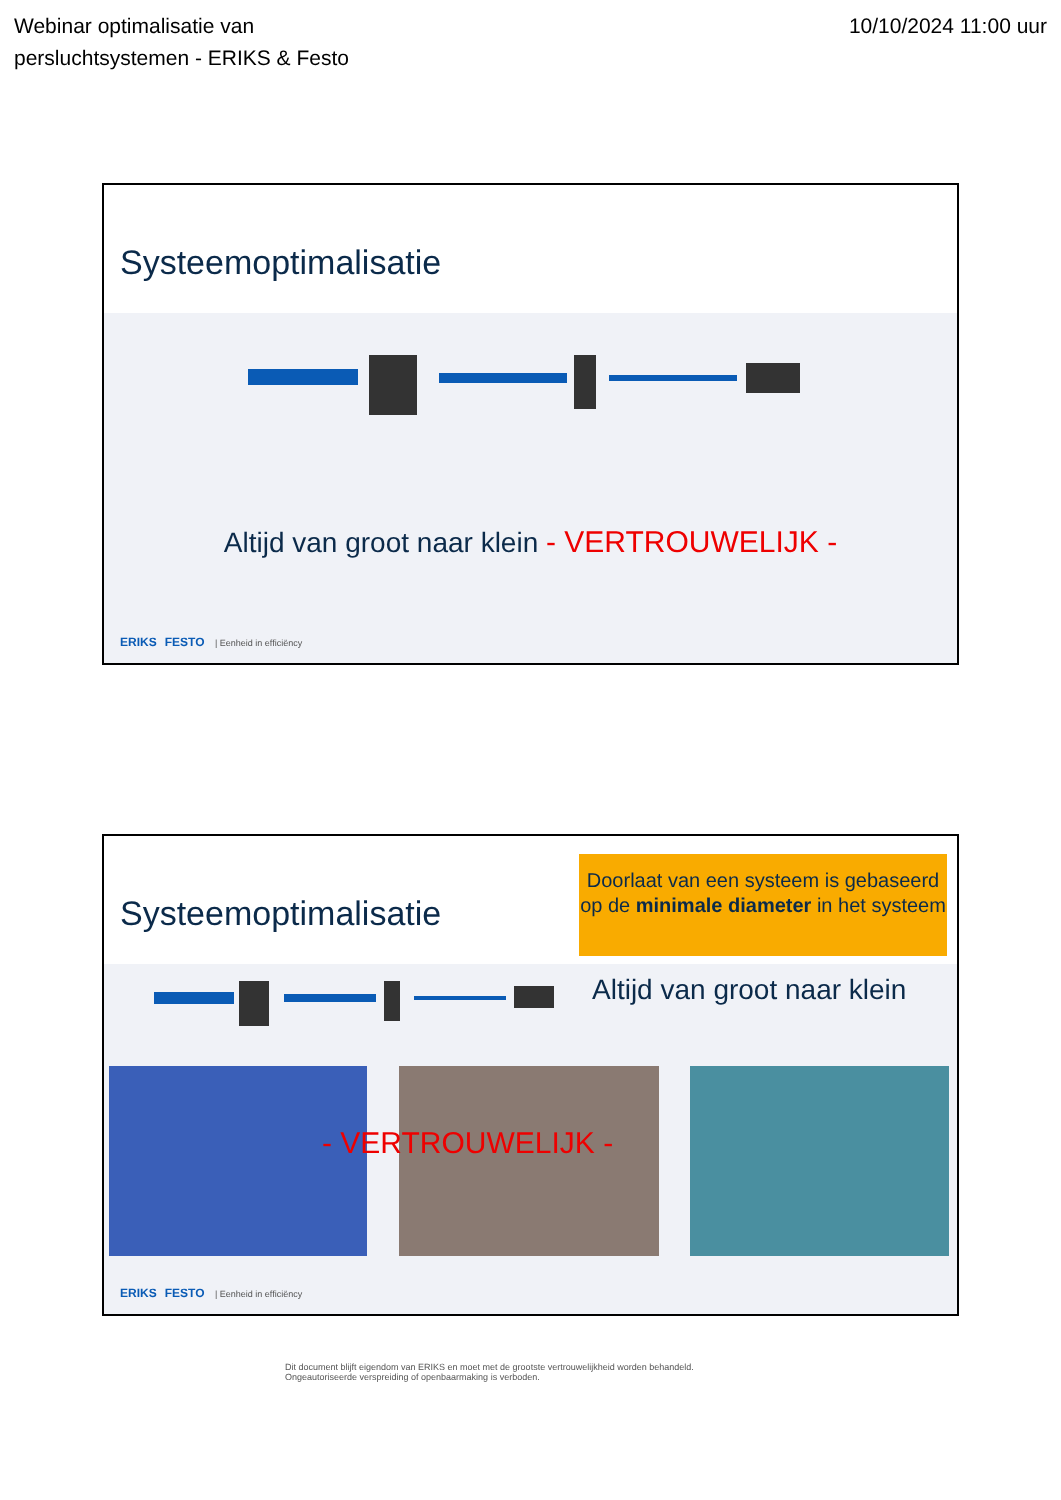Webinar optimalisatie van
persluchtsystemen - ERIKS & Festo
10/10/2024 11:00 uur
Systeemoptimalisatie
Altijd van groot naar klein - VERTROUWELIJK -
ERIKS FESTO | Eenheid in efficiëncy
Systeemoptimalisatie
Doorlaat van een systeem is gebaseerd op de minimale diameter in het systeem
Altijd van groot naar klein
- VERTROUWELIJK -
ERIKS FESTO | Eenheid in efficiëncy
Dit document blijft eigendom van ERIKS en moet met de grootste vertrouwelijkheid worden behandeld.
Ongeautoriseerde verspreiding of openbaarmaking is verboden.